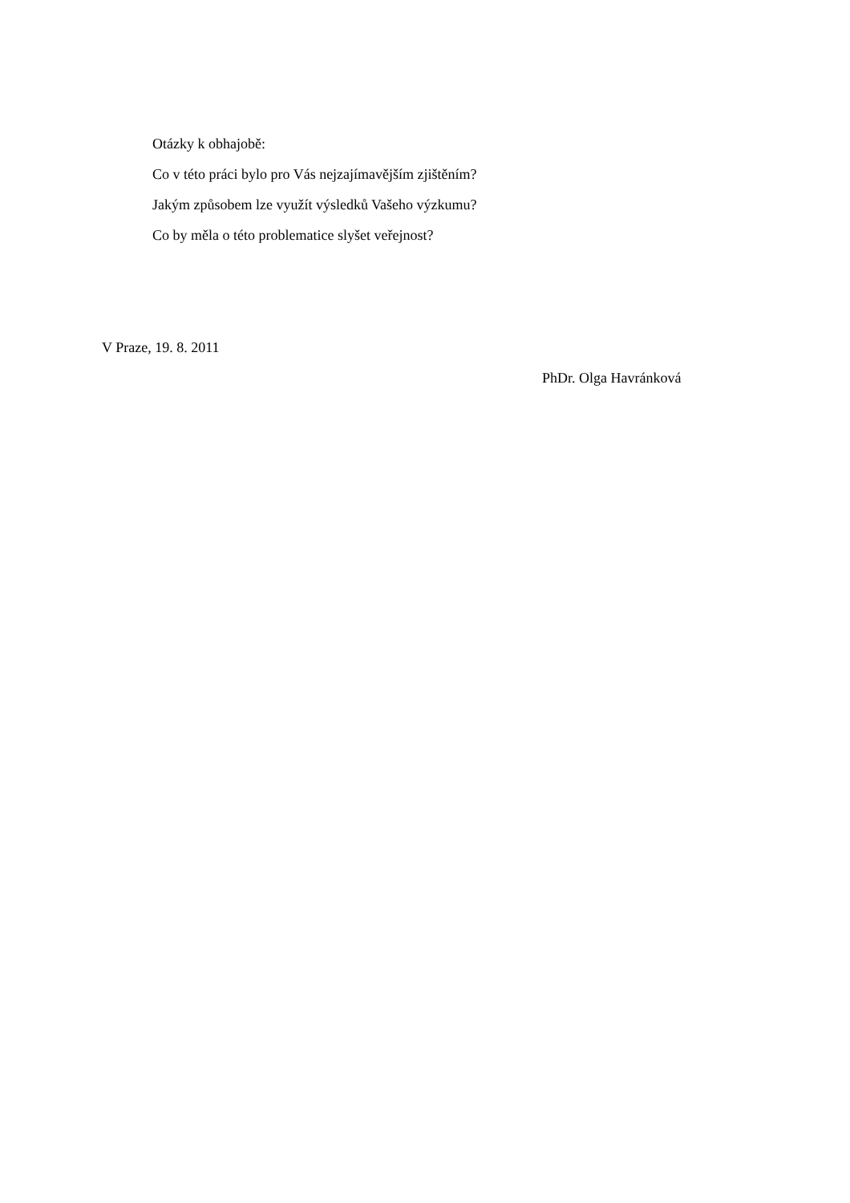Otázky k obhajobě:
Co v této práci bylo pro Vás nejzajímavějším zjištěním?
Jakým způsobem lze využít výsledků Vašeho výzkumu?
Co by měla o této problematice slyšet veřejnost?
V Praze, 19. 8. 2011
PhDr. Olga Havránková